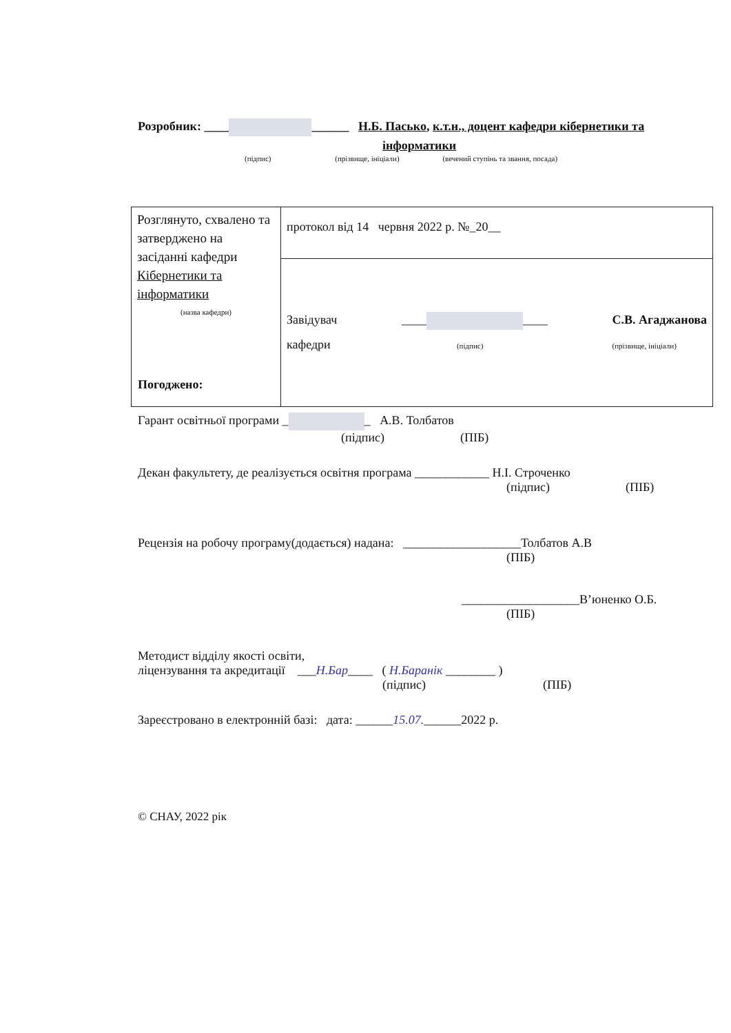Розробник: ____ ______ Н.Б. Пасько, к.т.н., доцент кафедри кібернетики та
інформатики
(підпис) (прізвище, ініціали) (вечений ступінь та звання, посада)
| Розглянуто, схвалено та затверджено на засіданні кафедри Кібернетики та інформатики (назва кафедри) | протокол від 14 червня 2022 р. №_20__ |
| | Завідувач кафедри ____ ____ (підпис) С.В. Агаджанова (прізвище, ініціали) |
Погоджено:
Гарант освітньої програми _ _ А.В. Толбатов
(підпис) (ПІБ)
Декан факультету, де реалізується освітня програма ____________ Н.І. Строченко
(підпис) (ПІБ)
Рецензія на робочу програму(додається) надана: ___________________Толбатов А.В
(ПІБ)
___________________В’юненко О.Б.
(ПІБ)
Методист відділу якості освіти,
ліцензування та акредитації ___Н.Бар____ ( Н.Баранік ________ )
(підпис) (ПІБ)
Зареєстровано в електронній базі: дата: ______15.07.______2022 р.
© СНАУ, 2022 рік